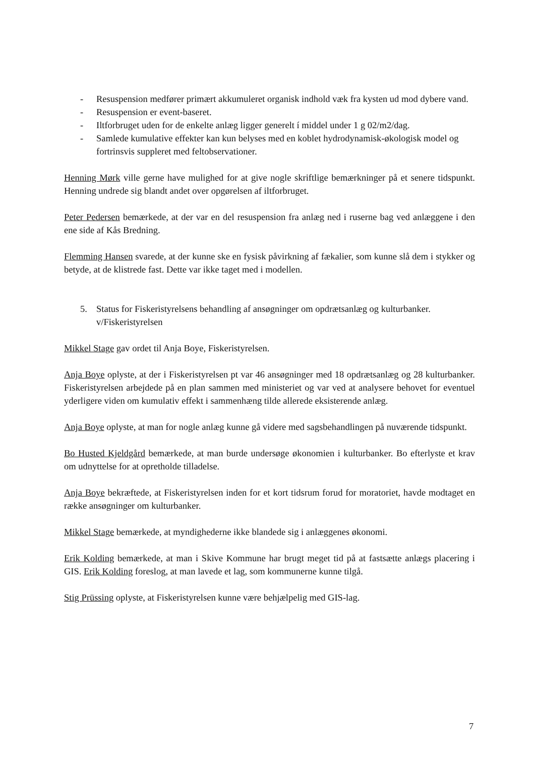- Resuspension medfører primært akkumuleret organisk indhold væk fra kysten ud mod dybere vand.
- Resuspension er event-baseret.
- Iltforbruget uden for de enkelte anlæg ligger generelt í middel under 1 g 02/m2/dag.
- Samlede kumulative effekter kan kun belyses med en koblet hydrodynamisk-økologisk model og fortrinsvis suppleret med feltobservationer.
Henning Mørk ville gerne have mulighed for at give nogle skriftlige bemærkninger på et senere tidspunkt. Henning undrede sig blandt andet over opgørelsen af iltforbruget.
Peter Pedersen bemærkede, at der var en del resuspension fra anlæg ned i ruserne bag ved anlæggene i den ene side af Kås Bredning.
Flemming Hansen svarede, at der kunne ske en fysisk påvirkning af fækalier, som kunne slå dem i stykker og betyde, at de klistrede fast. Dette var ikke taget med i modellen.
5. Status for Fiskeristyrelsens behandling af ansøgninger om opdrætsanlæg og kulturbanker. v/Fiskeristyrelsen
Mikkel Stage gav ordet til Anja Boye, Fiskeristyrelsen.
Anja Boye oplyste, at der i Fiskeristyrelsen pt var 46 ansøgninger med 18 opdrætsanlæg og 28 kulturbanker. Fiskeristyrelsen arbejdede på en plan sammen med ministeriet og var ved at analysere behovet for eventuel yderligere viden om kumulativ effekt i sammenhæng tilde allerede eksisterende anlæg.
Anja Boye oplyste, at man for nogle anlæg kunne gå videre med sagsbehandlingen på nuværende tidspunkt.
Bo Husted Kjeldgård bemærkede, at man burde undersøge økonomien i kulturbanker. Bo efterlyste et krav om udnyttelse for at opretholde tilladelse.
Anja Boye bekræftede, at Fiskeristyrelsen inden for et kort tidsrum forud for moratoriet, havde modtaget en række ansøgninger om kulturbanker.
Mikkel Stage bemærkede, at myndighederne ikke blandede sig i anlæggenes økonomi.
Erik Kolding bemærkede, at man i Skive Kommune har brugt meget tid på at fastsætte anlægs placering i GIS. Erik Kolding foreslog, at man lavede et lag, som kommunerne kunne tilgå.
Stig Prüssing oplyste, at Fiskeristyrelsen kunne være behjælpelig med GIS-lag.
7